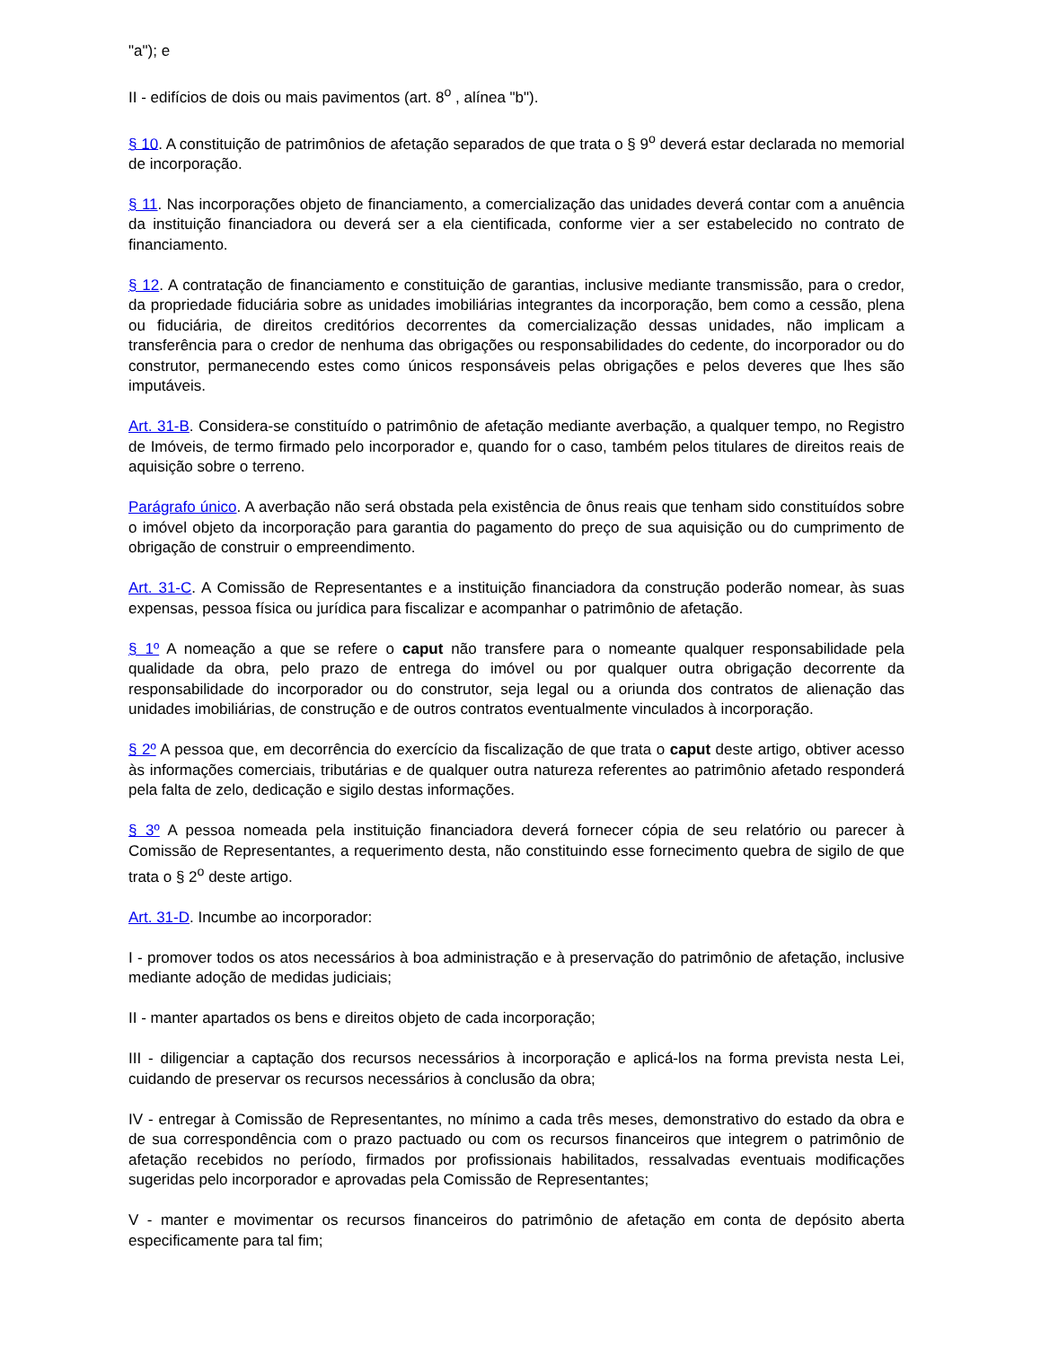"a"); e
II - edifícios de dois ou mais pavimentos (art. 8<sup>o</sup> , alínea "b").
§ 10. A constituição de patrimônios de afetação separados de que trata o § 9<sup>o</sup> deverá estar declarada no memorial de incorporação.
§ 11. Nas incorporações objeto de financiamento, a comercialização das unidades deverá contar com a anuência da instituição financiadora ou deverá ser a ela cientificada, conforme vier a ser estabelecido no contrato de financiamento.
§ 12. A contratação de financiamento e constituição de garantias, inclusive mediante transmissão, para o credor, da propriedade fiduciária sobre as unidades imobiliárias integrantes da incorporação, bem como a cessão, plena ou fiduciária, de direitos creditórios decorrentes da comercialização dessas unidades, não implicam a transferência para o credor de nenhuma das obrigações ou responsabilidades do cedente, do incorporador ou do construtor, permanecendo estes como únicos responsáveis pelas obrigações e pelos deveres que lhes são imputáveis.
Art. 31-B. Considera-se constituído o patrimônio de afetação mediante averbação, a qualquer tempo, no Registro de Imóveis, de termo firmado pelo incorporador e, quando for o caso, também pelos titulares de direitos reais de aquisição sobre o terreno.
Parágrafo único. A averbação não será obstada pela existência de ônus reais que tenham sido constituídos sobre o imóvel objeto da incorporação para garantia do pagamento do preço de sua aquisição ou do cumprimento de obrigação de construir o empreendimento.
Art. 31-C. A Comissão de Representantes e a instituição financiadora da construção poderão nomear, às suas expensas, pessoa física ou jurídica para fiscalizar e acompanhar o patrimônio de afetação.
§ 1º A nomeação a que se refere o caput não transfere para o nomeante qualquer responsabilidade pela qualidade da obra, pelo prazo de entrega do imóvel ou por qualquer outra obrigação decorrente da responsabilidade do incorporador ou do construtor, seja legal ou a oriunda dos contratos de alienação das unidades imobiliárias, de construção e de outros contratos eventualmente vinculados à incorporação.
§ 2º A pessoa que, em decorrência do exercício da fiscalização de que trata o caput deste artigo, obtiver acesso às informações comerciais, tributárias e de qualquer outra natureza referentes ao patrimônio afetado responderá pela falta de zelo, dedicação e sigilo destas informações.
§ 3º A pessoa nomeada pela instituição financiadora deverá fornecer cópia de seu relatório ou parecer à Comissão de Representantes, a requerimento desta, não constituindo esse fornecimento quebra de sigilo de que trata o § 2<sup>o</sup> deste artigo.
Art. 31-D. Incumbe ao incorporador:
I - promover todos os atos necessários à boa administração e à preservação do patrimônio de afetação, inclusive mediante adoção de medidas judiciais;
II - manter apartados os bens e direitos objeto de cada incorporação;
III - diligenciar a captação dos recursos necessários à incorporação e aplicá-los na forma prevista nesta Lei, cuidando de preservar os recursos necessários à conclusão da obra;
IV - entregar à Comissão de Representantes, no mínimo a cada três meses, demonstrativo do estado da obra e de sua correspondência com o prazo pactuado ou com os recursos financeiros que integrem o patrimônio de afetação recebidos no período, firmados por profissionais habilitados, ressalvadas eventuais modificações sugeridas pelo incorporador e aprovadas pela Comissão de Representantes;
V - manter e movimentar os recursos financeiros do patrimônio de afetação em conta de depósito aberta especificamente para tal fim;